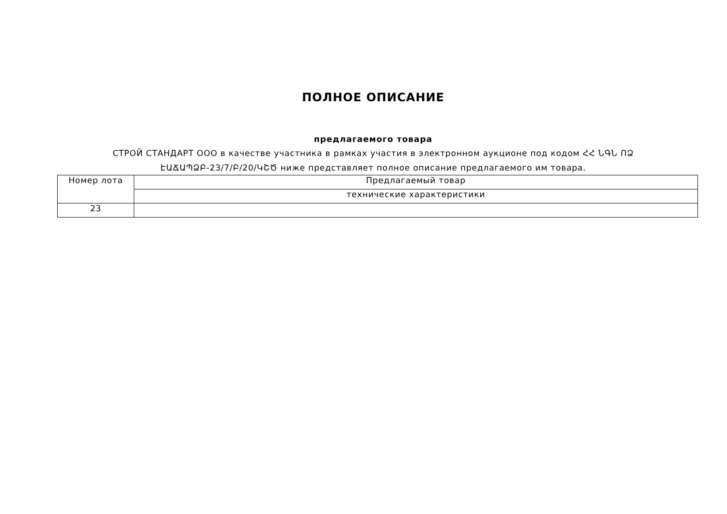ПОЛНОЕ ОПИСАНИЕ
предлагаемого товара
СТРОЙ СТАНДАРТ ООО в качестве участника в рамках участия в электронном аукционе под кодом ՀՀ ՆԳՆ ՈՁ
ԷԱՃԱՊՁԲ-23/7/Բ/20/ԿՇԾ ниже представляет полное описание предлагаемого им товара.
| Номер лота | Предлагаемый товар |
| | технические характеристики |
| 23 | |